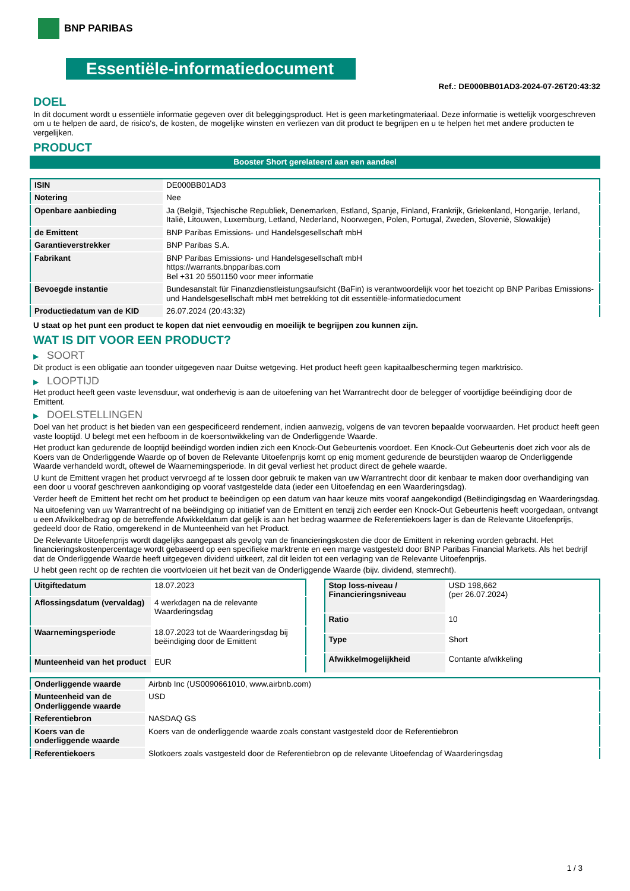BNP PARIBAS
Essentiële-informatiedocument
Ref.: DE000BB01AD3-2024-07-26T20:43:32
DOEL
In dit document wordt u essentiële informatie gegeven over dit beleggingsproduct. Het is geen marketingmateriaal. Deze informatie is wettelijk voorgeschreven om u te helpen de aard, de risico's, de kosten, de mogelijke winsten en verliezen van dit product te begrijpen en u te helpen het met andere producten te vergelijken.
PRODUCT
Booster Short gerelateerd aan een aandeel
| ISIN | DE000BB01AD3 |
| Notering | Nee |
| Openbare aanbieding | Ja (België, Tsjechische Republiek, Denemarken, Estland, Spanje, Finland, Frankrijk, Griekenland, Hongarije, Ierland, Italië, Litouwen, Luxemburg, Letland, Nederland, Noorwegen, Polen, Portugal, Zweden, Slovenië, Slowakije) |
| de Emittent | BNP Paribas Emissions- und Handelsgesellschaft mbH |
| Garantieverstrekker | BNP Paribas S.A. |
| Fabrikant | BNP Paribas Emissions- und Handelsgesellschaft mbH https://warrants.bnpparibas.com Bel +31 20 5501150 voor meer informatie |
| Bevoegde instantie | Bundesanstalt für Finanzdienstleistungsaufsicht (BaFin) is verantwoordelijk voor het toezicht op BNP Paribas Emissions- und Handelsgesellschaft mbH met betrekking tot dit essentiële-informatiedocument |
| Productiedatum van de KID | 26.07.2024 (20:43:32) |
U staat op het punt een product te kopen dat niet eenvoudig en moeilijk te begrijpen zou kunnen zijn.
WAT IS DIT VOOR EEN PRODUCT?
▶ SOORT
Dit product is een obligatie aan toonder uitgegeven naar Duitse wetgeving. Het product heeft geen kapitaalbescherming tegen marktrisico.
▶ LOOPTIJD
Het product heeft geen vaste levensduur, wat onderhevig is aan de uitoefening van het Warrantrecht door de belegger of voortijdige beëindiging door de Emittent.
▶ DOELSTELLINGEN
Doel van het product is het bieden van een gespecificeerd rendement, indien aanwezig, volgens de van tevoren bepaalde voorwaarden. Het product heeft geen vaste looptijd. U belegt met een hefboom in de koersontwikkeling van de Onderliggende Waarde.
Het product kan gedurende de looptijd beëindigd worden indien zich een Knock-Out Gebeurtenis voordoet. Een Knock-Out Gebeurtenis doet zich voor als de Koers van de Onderliggende Waarde op of boven de Relevante Uitoefenprijs komt op enig moment gedurende de beurstijden waarop de Onderliggende Waarde verhandeld wordt, oftewel de Waarnemingsperiode. In dit geval verliest het product direct de gehele waarde.
U kunt de Emittent vragen het product vervroegd af te lossen door gebruik te maken van uw Warrantrecht door dit kenbaar te maken door overhandiging van een door u vooraf geschreven aankondiging op vooraf vastgestelde data (ieder een Uitoefendag en een Waarderingsdag).
Verder heeft de Emittent het recht om het product te beëindigen op een datum van haar keuze mits vooraf aangekondigd (Beëindigingsdag en Waarderingsdag.
Na uitoefening van uw Warrantrecht of na beëindiging op initiatief van de Emittent en tenzij zich eerder een Knock-Out Gebeurtenis heeft voorgedaan, ontvangt u een Afwikkelbedrag op de betreffende Afwikkeldatum dat gelijk is aan het bedrag waarmee de Referentiekoers lager is dan de Relevante Uitoefenprijs, gedeeld door de Ratio, omgerekend in de Munteenheid van het Product.
De Relevante Uitoefenprijs wordt dagelijks aangepast als gevolg van de financieringskosten die door de Emittent in rekening worden gebracht. Het financieringskostenpercentage wordt gebaseerd op een specifieke marktrente en een marge vastgesteld door BNP Paribas Financial Markets. Als het bedrijf dat de Onderliggende Waarde heeft uitgegeven dividend uitkeert, zal dit leiden tot een verlaging van de Relevante Uitoefenprijs.
U hebt geen recht op de rechten die voortvloeien uit het bezit van de Onderliggende Waarde (bijv. dividend, stemrecht).
| Uitgiftedatum | 18.07.2023 |
| Aflossingsdatum (vervaldag) | 4 werkdagen na de relevante Waarderingsdag |
| Waarnemingsperiode | 18.07.2023 tot de Waarderingsdag bij beëindiging door de Emittent |
| Munteenheid van het product | EUR |
| Stop loss-niveau / Financieringsniveau | USD 198,662 (per 26.07.2024) |
| Ratio | 10 |
| Type | Short |
| Afwikkelmogelijkheid | Contante afwikkeling |
| Onderliggende waarde | Airbnb Inc (US0090661010, www.airbnb.com) |
| Munteenheid van de Onderliggende waarde | USD |
| Referentiebron | NASDAQ GS |
| Koers van de onderliggende waarde | Koers van de onderliggende waarde zoals constant vastgesteld door de Referentiebron |
| Referentiekoers | Slotkoers zoals vastgesteld door de Referentiebron op de relevante Uitoefendag of Waarderingsdag |
1 / 3